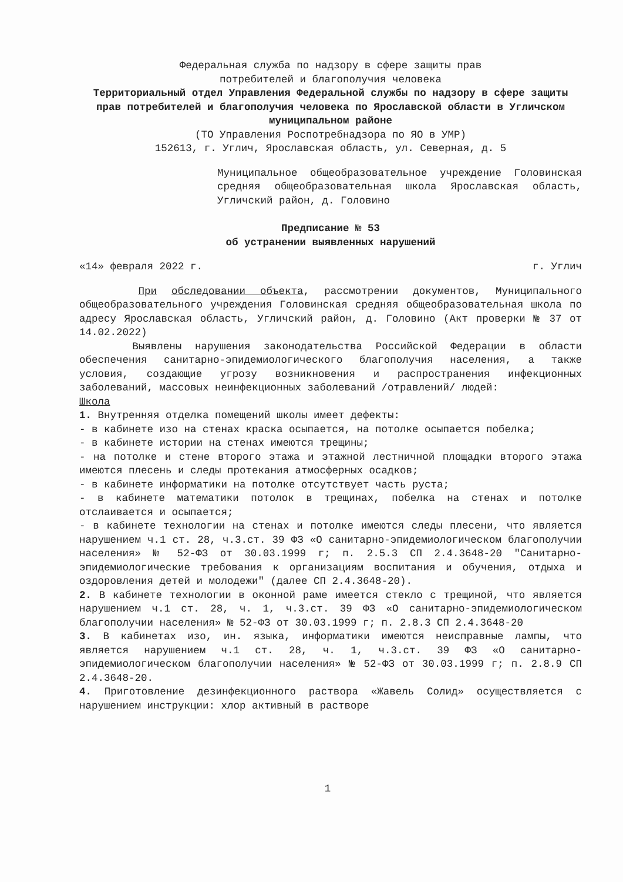Федеральная служба по надзору в сфере защиты прав
потребителей и благополучия человека
Территориальный отдел Управления Федеральной службы по надзору в сфере защиты прав потребителей и благополучия человека по Ярославской области в Угличском муниципальном районе
(ТО Управления Роспотребнадзора по ЯО в УМР)
152613, г. Углич, Ярославская область, ул. Северная, д. 5
Муниципальное общеобразовательное учреждение Головинская средняя общеобразовательная школа Ярославская область, Угличский район, д. Головино
Предписание № 53
об устранении выявленных нарушений
«14» февраля 2022 г. г. Углич
При обследовании объекта, рассмотрении документов, Муниципального общеобразовательного учреждения Головинская средняя общеобразовательная школа по адресу Ярославская область, Угличский район, д. Головино (Акт проверки № 37 от 14.02.2022)
Выявлены нарушения законодательства Российской Федерации в области обеспечения санитарно-эпидемиологического благополучия населения, а также условия, создающие угрозу возникновения и распространения инфекционных заболеваний, массовых неинфекционных заболеваний /отравлений/ людей:
Школа
1. Внутренняя отделка помещений школы имеет дефекты:
- в кабинете изо на стенах краска осыпается, на потолке осыпается побелка;
- в кабинете истории на стенах имеются трещины;
- на потолке и стене второго этажа и этажной лестничной площадки второго этажа имеются плесень и следы протекания атмосферных осадков;
- в кабинете информатики на потолке отсутствует часть руста;
- в кабинете математики потолок в трещинах, побелка на стенах и потолке отслаивается и осыпается;
- в кабинете технологии на стенах и потолке имеются следы плесени, что является нарушением ч.1 ст. 28, ч.3.ст. 39 ФЗ «О санитарно-эпидемиологическом благополучии населения» № 52-ФЗ от 30.03.1999 г; п. 2.5.3 СП 2.4.3648-20 "Санитарно-эпидемиологические требования к организациям воспитания и обучения, отдыха и оздоровления детей и молодежи" (далее СП 2.4.3648-20).
2. В кабинете технологии в оконной раме имеется стекло с трещиной, что является нарушением ч.1 ст. 28, ч. 1, ч.3.ст. 39 ФЗ «О санитарно-эпидемиологическом благополучии населения» № 52-ФЗ от 30.03.1999 г; п. 2.8.3 СП 2.4.3648-20
3. В кабинетах изо, ин. языка, информатики имеются неисправные лампы, что является нарушением ч.1 ст. 28, ч. 1, ч.3.ст. 39 ФЗ «О санитарно-эпидемиологическом благополучии населения» № 52-ФЗ от 30.03.1999 г; п. 2.8.9 СП 2.4.3648-20.
4. Приготовление дезинфекционного раствора «Жавель Солид» осуществляется с нарушением инструкции: хлор активный в растворе
1